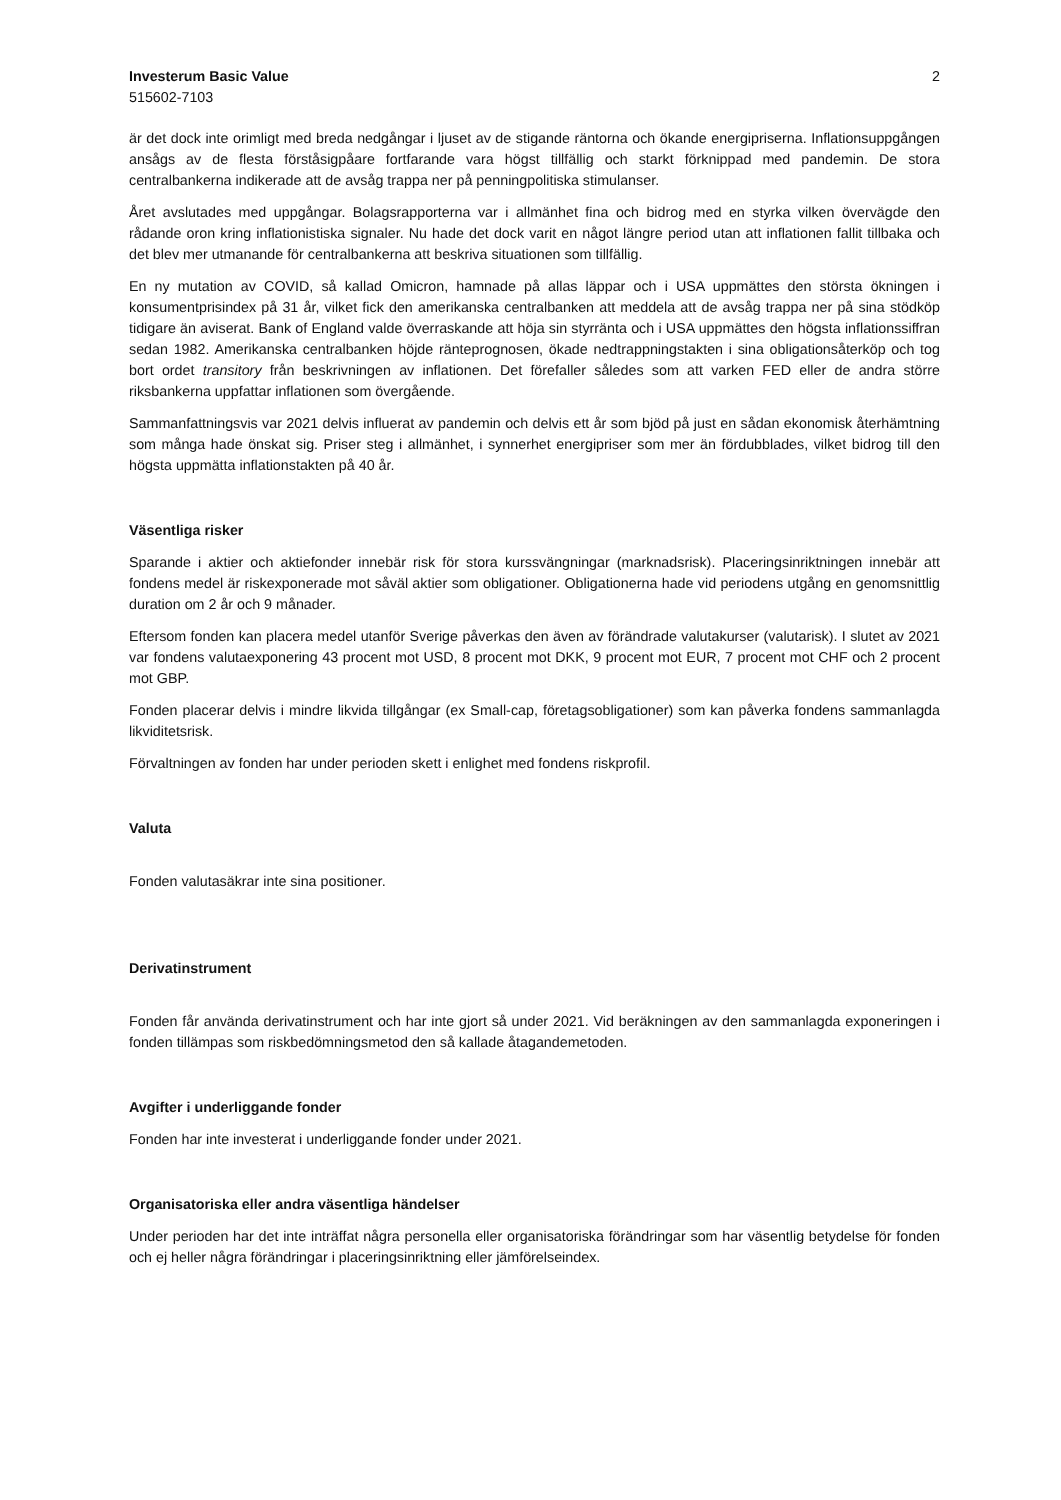Investerum Basic Value
515602-7103
2
är det dock inte orimligt med breda nedgångar i ljuset av de stigande räntorna och ökande energipriserna. Inflationsuppgången ansågs av de flesta förståsigpåare fortfarande vara högst tillfällig och starkt förknippad med pandemin. De stora centralbankerna indikerade att de avsåg trappa ner på penningpolitiska stimulanser.
Året avslutades med uppgångar. Bolagsrapporterna var i allmänhet fina och bidrog med en styrka vilken övervägde den rådande oron kring inflationistiska signaler. Nu hade det dock varit en något längre period utan att inflationen fallit tillbaka och det blev mer utmanande för centralbankerna att beskriva situationen som tillfällig.
En ny mutation av COVID, så kallad Omicron, hamnade på allas läppar och i USA uppmättes den största ökningen i konsumentprisindex på 31 år, vilket fick den amerikanska centralbanken att meddela att de avsåg trappa ner på sina stödköp tidigare än aviserat. Bank of England valde överraskande att höja sin styrränta och i USA uppmättes den högsta inflationssiffran sedan 1982. Amerikanska centralbanken höjde ränteprognosen, ökade nedtrappningstakten i sina obligationsåterköp och tog bort ordet transitory från beskrivningen av inflationen. Det förefaller således som att varken FED eller de andra större riksbankerna uppfattar inflationen som övergående.
Sammanfattningsvis var 2021 delvis influerat av pandemin och delvis ett år som bjöd på just en sådan ekonomisk återhämtning som många hade önskat sig. Priser steg i allmänhet, i synnerhet energipriser som mer än fördubblades, vilket bidrog till den högsta uppmätta inflationstakten på 40 år.
Väsentliga risker
Sparande i aktier och aktiefonder innebär risk för stora kurssvängningar (marknadsrisk). Placeringsinriktningen innebär att fondens medel är riskexponerade mot såväl aktier som obligationer. Obligationerna hade vid periodens utgång en genomsnittlig duration om 2 år och 9 månader.
Eftersom fonden kan placera medel utanför Sverige påverkas den även av förändrade valutakurser (valutarisk). I slutet av 2021 var fondens valutaexponering 43 procent mot USD, 8 procent mot DKK, 9 procent mot EUR, 7 procent mot CHF och 2 procent mot GBP.
Fonden placerar delvis i mindre likvida tillgångar (ex Small-cap, företagsobligationer) som kan påverka fondens sammanlagda likviditetsrisk.
Förvaltningen av fonden har under perioden skett i enlighet med fondens riskprofil.
Valuta
Fonden valutasäkrar inte sina positioner.
Derivatinstrument
Fonden får använda derivatinstrument och har inte gjort så under 2021. Vid beräkningen av den sammanlagda exponeringen i fonden tillämpas som riskbedömningsmetod den så kallade åtagandemetoden.
Avgifter i underliggande fonder
Fonden har inte investerat i underliggande fonder under 2021.
Organisatoriska eller andra väsentliga händelser
Under perioden har det inte inträffat några personella eller organisatoriska förändringar som har väsentlig betydelse för fonden och ej heller några förändringar i placeringsinriktning eller jämförelseindex.